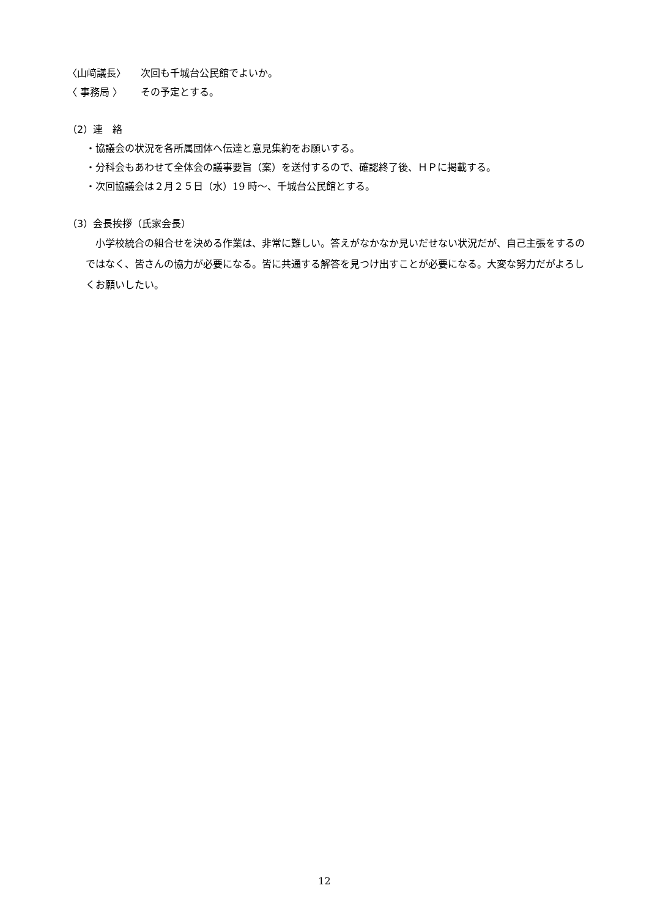〈山﨑議長〉 次回も千城台公民館でよいか。
〈 事務局 〉 その予定とする。
（2）連　絡
・協議会の状況を各所属団体へ伝達と意見集約をお願いする。
・分科会もあわせて全体会の議事要旨（案）を送付するので、確認終了後、ＨＰに掲載する。
・次回協議会は２月２５日（水）19 時～、千城台公民館とする。
（3）会長挨拶（氏家会長）
小学校統合の組合せを決める作業は、非常に難しい。答えがなかなか見いだせない状況だが、自己主張をするのではなく、皆さんの協力が必要になる。皆に共通する解答を見つけ出すことが必要になる。大変な努力だがよろしくお願いしたい。
12